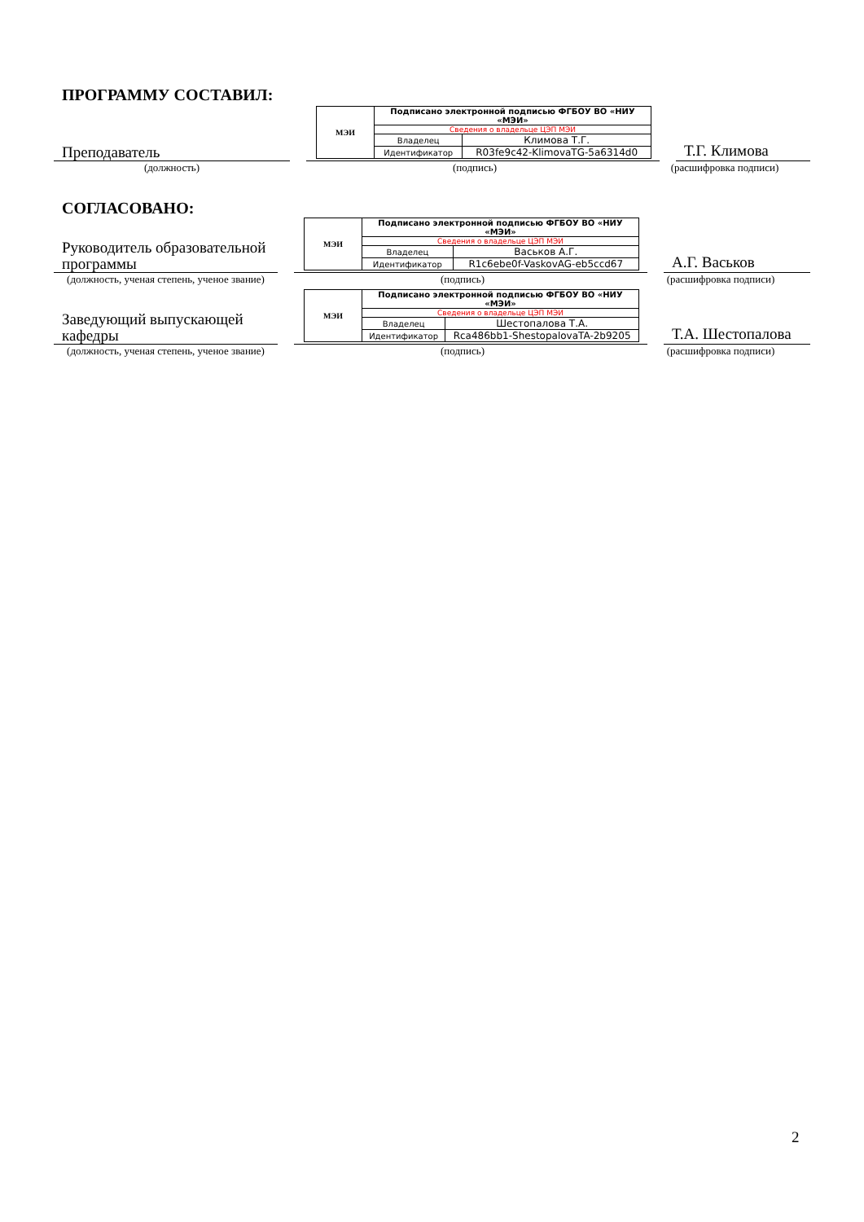ПРОГРАММУ СОСТАВИЛ:
Преподаватель
| МЭИ | Подписано электронной подписью ФГБОУ ВО «НИУ «МЭИ» | |
| | Сведения о владельце ЦЭП МЭИ | |
| | Владелец | Климова Т.Г. |
| | Идентификатор | R03fe9c42-KlimovaTG-5a6314d0 |
Т.Г. Климова
(должность) (подпись) (расшифровка подписи)
СОГЛАСОВАНО:
Руководитель образовательной программы
| МЭИ | Подписано электронной подписью ФГБОУ ВО «НИУ «МЭИ» | |
| | Сведения о владельце ЦЭП МЭИ | |
| | Владелец | Васьков А.Г. |
| | Идентификатор | R1c6ebe0f-VaskovAG-eb5ccd67 |
А.Г. Васьков
(должность, ученая степень, ученое звание)
(подпись) (расшифровка подписи)
Заведующий выпускающей кафедры
| МЭИ | Подписано электронной подписью ФГБОУ ВО «НИУ «МЭИ» | |
| | Сведения о владельце ЦЭП МЭИ | |
| | Владелец | Шестопалова Т.А. |
| | Идентификатор | Rca486bb1-ShestopalovaTA-2b9205 |
Т.А. Шестопалова
(должность, ученая степень, ученое звание)
(подпись) (расшифровка подписи)
2